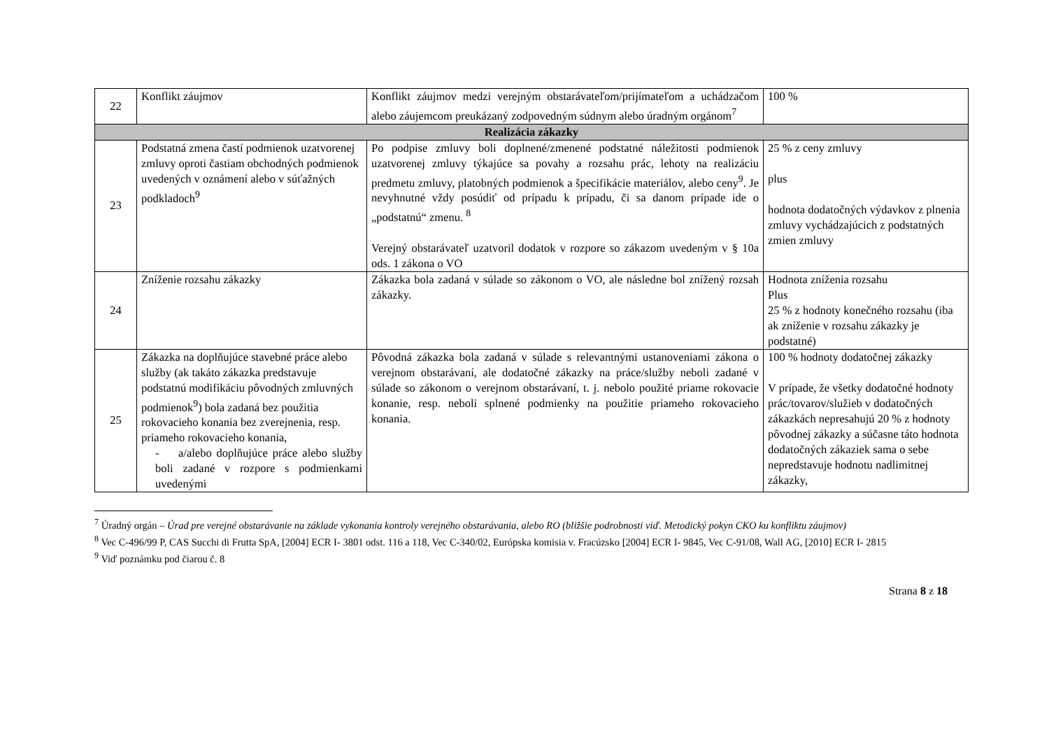| 22 | Konflikt záujmov | Konflikt záujmov medzi verejným obstarávateľom/prijímateľom a uchádzačom alebo záujemcom preukázaný zodpovedným súdnym alebo úradným orgánom<sup>7</sup> | 100 % |
| Realizácia zákazky | | | |
| 23 | Podstatná zmena častí podmienok uzatvorenej zmluvy oproti častiam obchodných podmienok uvedených v oznámení alebo v súťažných podkladoch<sup>9</sup> | Po podpise zmluvy boli doplnené/zmenené podstatné náležitosti podmienok uzatvorenej zmluvy týkajúce sa povahy a rozsahu prác, lehoty na realizáciu predmetu zmluvy, platobných podmienok a špecifikácie materiálov, alebo ceny<sup>9</sup>. Je nevyhnutné vždy posúdiť od prípadu k prípadu, či sa danom prípade ide o „podstatnú“ zmenu. <sup>8</sup> Verejný obstarávateľ uzatvoril dodatok v rozpore so zákazom uvedeným v § 10a ods. 1 zákona o VO | 25 % z ceny zmluvy plus hodnota dodatočných výdavkov z plnenia zmluvy vychádzajúcich z podstatných zmien zmluvy |
| 24 | Zníženie rozsahu zákazky | Zákazka bola zadaná v súlade so zákonom o VO, ale následne bol znížený rozsah zákazky. | Hodnota zníženia rozsahu Plus 25 % z hodnoty konečného rozsahu (iba ak zníženie v rozsahu zákazky je podstatné) |
| 25 | Zákazka na doplňujúce stavebné práce alebo služby (ak takáto zákazka predstavuje podstatnú modifikáciu pôvodných zmluvných podmienok<sup>9</sup>) bola zadaná bez použitia rokovacieho konania bez zverejnenia, resp. priameho rokovacieho konania, - a/alebo doplňujúce práce alebo služby boli zadané v rozpore s podmienkami uvedenými | Pôvodná zákazka bola zadaná v súlade s relevantnými ustanoveniami zákona o verejnom obstarávaní, ale dodatočné zákazky na práce/služby neboli zadané v súlade so zákonom o verejnom obstarávaní, t. j. nebolo použité priame rokovacie konanie, resp. neboli splnené podmienky na použitie priameho rokovacieho konania. | 100 % hodnoty dodatočnej zákazky V prípade, že všetky dodatočné hodnoty prác/tovarov/služieb v dodatočných zákazkách nepresahujú 20 % z hodnoty pôvodnej zákazky a súčasne táto hodnota dodatočných zákaziek sama o sebe nepredstavuje hodnotu nadlimitnej zákazky, |
<sup>7</sup> Úradný orgán – Úrad pre verejné obstarávanie na základe vykonania kontroly verejného obstarávania, alebo RO (bližšie podrobnosti viď. Metodický pokyn CKO ku konfliktu záujmov)
<sup>8</sup> Vec C-496/99 P, CAS Succhi di Frutta SpA, [2004] ECR I- 3801 odst. 116 a 118, Vec C-340/02, Európska komisia v. Fracúzsko [2004] ECR I- 9845, Vec C-91/08, Wall AG, [2010] ECR I- 2815
<sup>9</sup> Viď poznámku pod čiarou č. 8
Strana 8 z 18